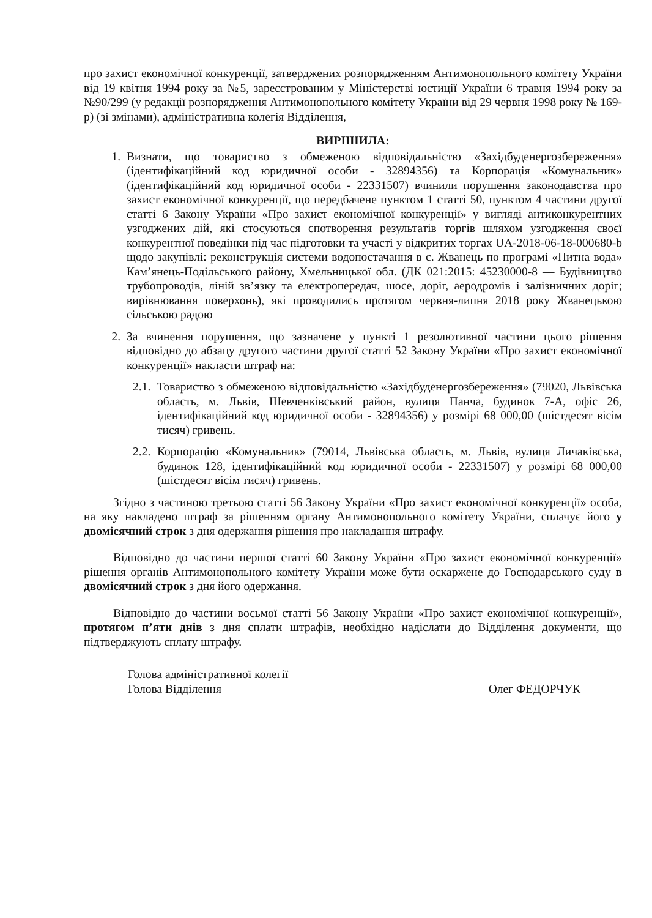про захист економічної конкуренції, затверджених розпорядженням Антимонопольного комітету України від 19 квітня 1994 року за №5, зареєстрованим у Міністерстві юстиції України 6 травня 1994 року за №90/299 (у редакції розпорядження Антимонопольного комітету України від 29 червня 1998 року № 169-р) (зі змінами), адміністративна колегія Відділення,
ВИРІШИЛА:
1. Визнати, що товариство з обмеженою відповідальністю «Західбуденергозбереження» (ідентифікаційний код юридичної особи - 32894356) та Корпорація «Комунальник» (ідентифікаційний код юридичної особи - 22331507) вчинили порушення законодавства про захист економічної конкуренції, що передбачене пунктом 1 статті 50, пунктом 4 частини другої статті 6 Закону України «Про захист економічної конкуренції» у вигляді антиконкурентних узгоджених дій, які стосуються спотворення результатів торгів шляхом узгодження своєї конкурентної поведінки під час підготовки та участі у відкритих торгах UA-2018-06-18-000680-b щодо закупівлі: реконструкція системи водопостачання в с. Жванець по програмі «Питна вода» Кам’янець-Подільського району, Хмельницької обл. (ДК 021:2015: 45230000-8 — Будівництво трубопроводів, ліній зв’язку та електропередач, шосе, доріг, аеродромів і залізничних доріг; вирівнювання поверхонь), які проводились протягом червня-липня 2018 року Жванецькою сільською радою
2. За вчинення порушення, що зазначене у пункті 1 резолютивної частини цього рішення відповідно до абзацу другого частини другої статті 52 Закону України «Про захист економічної конкуренції» накласти штраф на:
2.1. Товариство з обмеженою відповідальністю «Західбуденергозбереження» (79020, Львівська область, м. Львів, Шевченківський район, вулиця Панча, будинок 7-А, офіс 26, ідентифікаційний код юридичної особи - 32894356) у розмірі 68 000,00 (шістдесят вісім тисяч) гривень.
2.2. Корпорацію «Комунальник» (79014, Львівська область, м. Львів, вулиця Личаківська, будинок 128, ідентифікаційний код юридичної особи - 22331507) у розмірі 68 000,00 (шістдесят вісім тисяч) гривень.
Згідно з частиною третьою статті 56 Закону України «Про захист економічної конкуренції» особа, на яку накладено штраф за рішенням органу Антимонопольного комітету України, сплачує його у двомісячний строк з дня одержання рішення про накладання штрафу.
Відповідно до частини першої статті 60 Закону України «Про захист економічної конкуренції» рішення органів Антимонопольного комітету України може бути оскаржене до Господарського суду в двомісячний строк з дня його одержання.
Відповідно до частини восьмої статті 56 Закону України «Про захист економічної конкуренції», протягом п’яти днів з дня сплати штрафів, необхідно надіслати до Відділення документи, що підтверджують сплату штрафу.
Голова адміністративної колегії
Голова Відділення Олег ФЕДОРЧУК